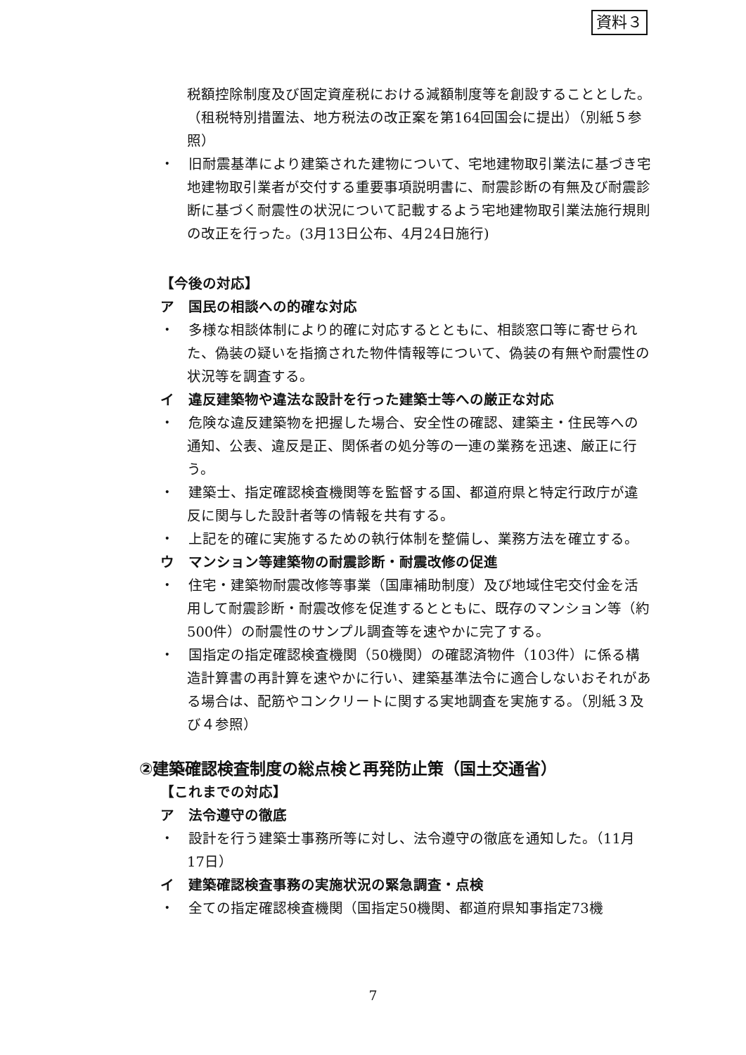資料３
税額控除制度及び固定資産税における減額制度等を創設することとした。（租税特別措置法、地方税法の改正案を第164回国会に提出）（別紙５参照）
・　旧耐震基準により建築された建物について、宅地建物取引業法に基づき宅地建物取引業者が交付する重要事項説明書に、耐震診断の有無及び耐震診断に基づく耐震性の状況について記載するよう宅地建物取引業法施行規則の改正を行った。(3月13日公布、4月24日施行)
【今後の対応】
ア　国民の相談への的確な対応
・　多様な相談体制により的確に対応するとともに、相談窓口等に寄せられた、偽装の疑いを指摘された物件情報等について、偽装の有無や耐震性の状況等を調査する。
イ　違反建築物や違法な設計を行った建築士等への厳正な対応
・　危険な違反建築物を把握した場合、安全性の確認、建築主・住民等への通知、公表、違反是正、関係者の処分等の一連の業務を迅速、厳正に行う。
・　建築士、指定確認検査機関等を監督する国、都道府県と特定行政庁が違反に関与した設計者等の情報を共有する。
・　上記を的確に実施するための執行体制を整備し、業務方法を確立する。
ウ　マンション等建築物の耐震診断・耐震改修の促進
・　住宅・建築物耐震改修等事業（国庫補助制度）及び地域住宅交付金を活用して耐震診断・耐震改修を促進するとともに、既存のマンション等（約500件）の耐震性のサンプル調査等を速やかに完了する。
・　国指定の指定確認検査機関（50機関）の確認済物件（103件）に係る構造計算書の再計算を速やかに行い、建築基準法令に適合しないおそれがある場合は、配筋やコンクリートに関する実地調査を実施する。（別紙３及び４参照）
②建築確認検査制度の総点検と再発防止策（国土交通省）
【これまでの対応】
ア　法令遵守の徹底
・　設計を行う建築士事務所等に対し、法令遵守の徹底を通知した。（11月17日）
イ　建築確認検査事務の実施状況の緊急調査・点検
・　全ての指定確認検査機関（国指定50機関、都道府県知事指定73機
7